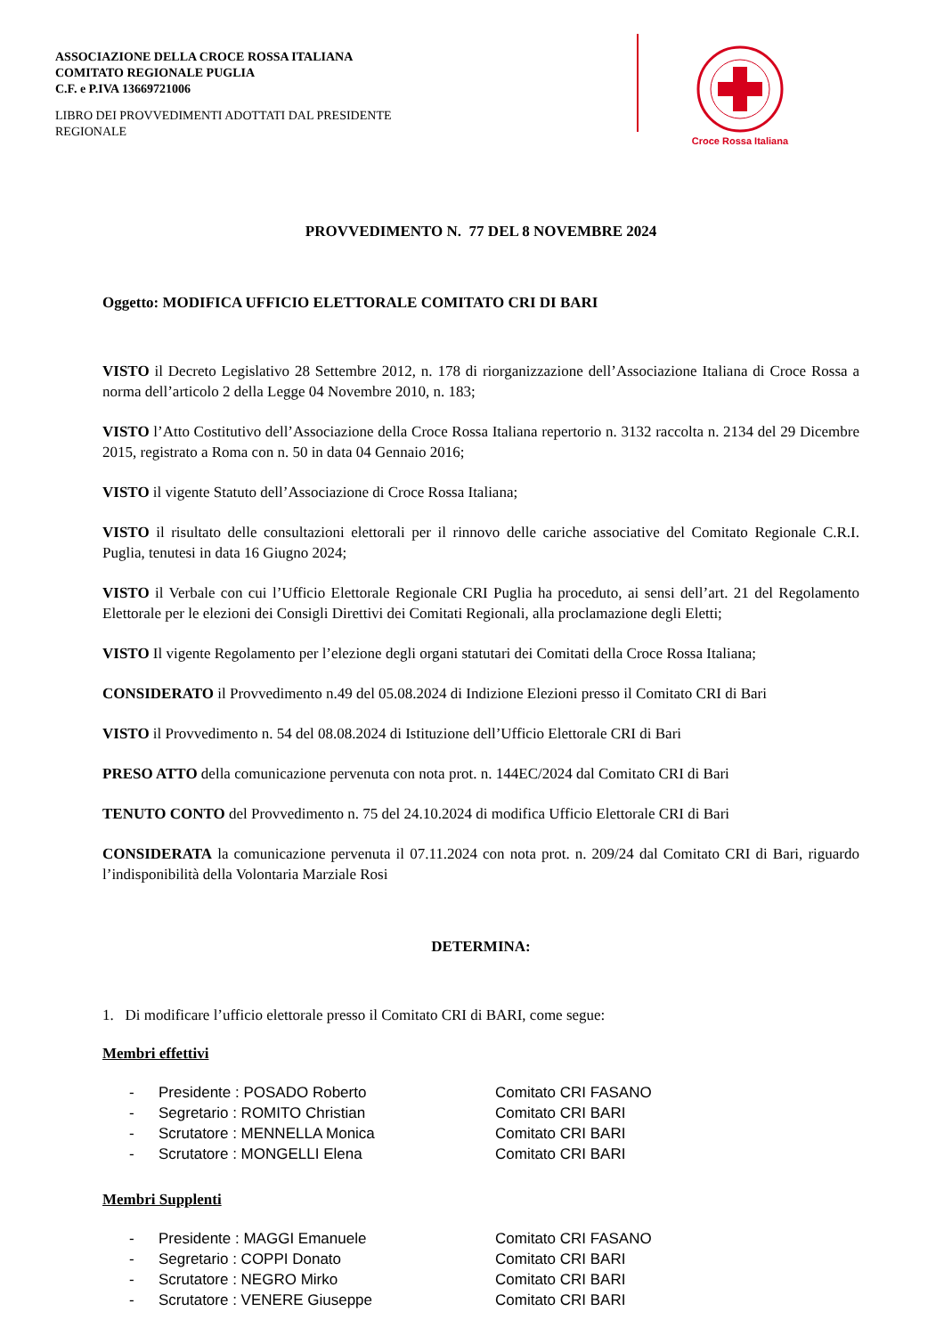ASSOCIAZIONE DELLA CROCE ROSSA ITALIANA
COMITATO REGIONALE PUGLIA
C.F. e P.IVA 13669721006
LIBRO DEI PROVVEDIMENTI ADOTTATI DAL PRESIDENTE
REGIONALE
Croce Rossa Italiana
PROVVEDIMENTO N. 77 DEL 8 NOVEMBRE 2024
Oggetto: MODIFICA UFFICIO ELETTORALE COMITATO CRI DI BARI
VISTO il Decreto Legislativo 28 Settembre 2012, n. 178 di riorganizzazione dell’Associazione Italiana di Croce Rossa a norma dell’articolo 2 della Legge 04 Novembre 2010, n. 183;
VISTO l’Atto Costitutivo dell’Associazione della Croce Rossa Italiana repertorio n. 3132 raccolta n. 2134 del 29 Dicembre 2015, registrato a Roma con n. 50 in data 04 Gennaio 2016;
VISTO il vigente Statuto dell’Associazione di Croce Rossa Italiana;
VISTO il risultato delle consultazioni elettorali per il rinnovo delle cariche associative del Comitato Regionale C.R.I. Puglia, tenutesi in data 16 Giugno 2024;
VISTO il Verbale con cui l’Ufficio Elettorale Regionale CRI Puglia ha proceduto, ai sensi dell’art. 21 del Regolamento Elettorale per le elezioni dei Consigli Direttivi dei Comitati Regionali, alla proclamazione degli Eletti;
VISTO Il vigente Regolamento per l’elezione degli organi statutari dei Comitati della Croce Rossa Italiana;
CONSIDERATO il Provvedimento n.49 del 05.08.2024 di Indizione Elezioni presso il Comitato CRI di Bari
VISTO il Provvedimento n. 54 del 08.08.2024 di Istituzione dell’Ufficio Elettorale CRI di Bari
PRESO ATTO della comunicazione pervenuta con nota prot. n. 144EC/2024 dal Comitato CRI di Bari
TENUTO CONTO del Provvedimento n. 75 del 24.10.2024 di modifica Ufficio Elettorale CRI di Bari
CONSIDERATA la comunicazione pervenuta il 07.11.2024 con nota prot. n. 209/24 dal Comitato CRI di Bari, riguardo l’indisponibilità della Volontaria Marziale Rosi
DETERMINA:
1. Di modificare l’ufficio elettorale presso il Comitato CRI di BARI, come segue:
Membri effettivi
| - | Presidente : POSADO Roberto | Comitato CRI FASANO |
| - | Segretario : ROMITO Christian | Comitato CRI BARI |
| - | Scrutatore : MENNELLA Monica | Comitato CRI BARI |
| - | Scrutatore : MONGELLI Elena | Comitato CRI BARI |
Membri Supplenti
| - | Presidente : MAGGI Emanuele | Comitato CRI FASANO |
| - | Segretario : COPPI Donato | Comitato CRI BARI |
| - | Scrutatore : NEGRO Mirko | Comitato CRI BARI |
| - | Scrutatore : VENERE Giuseppe | Comitato CRI BARI |